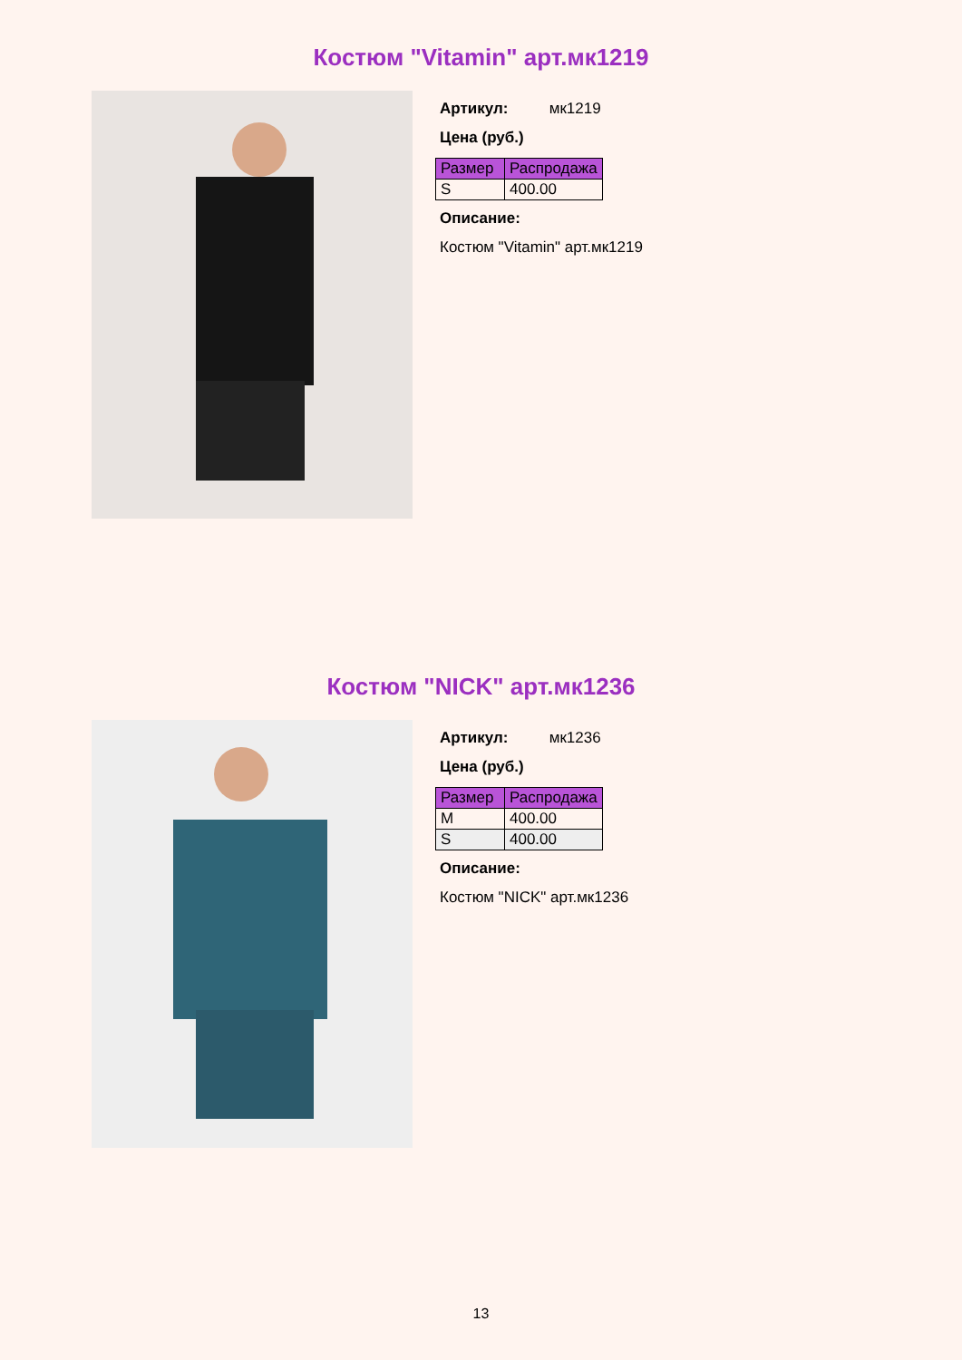Костюм "Vitamin" арт.мк1219
Артикул: мк1219
Цена (руб.)
| Размер | Распродажа |
| --- | --- |
| S | 400.00 |
Описание:
Костюм "Vitamin" арт.мк1219
Костюм "NICK" арт.мк1236
Артикул: мк1236
Цена (руб.)
| Размер | Распродажа |
| --- | --- |
| M | 400.00 |
| S | 400.00 |
Описание:
Костюм "NICK" арт.мк1236
13